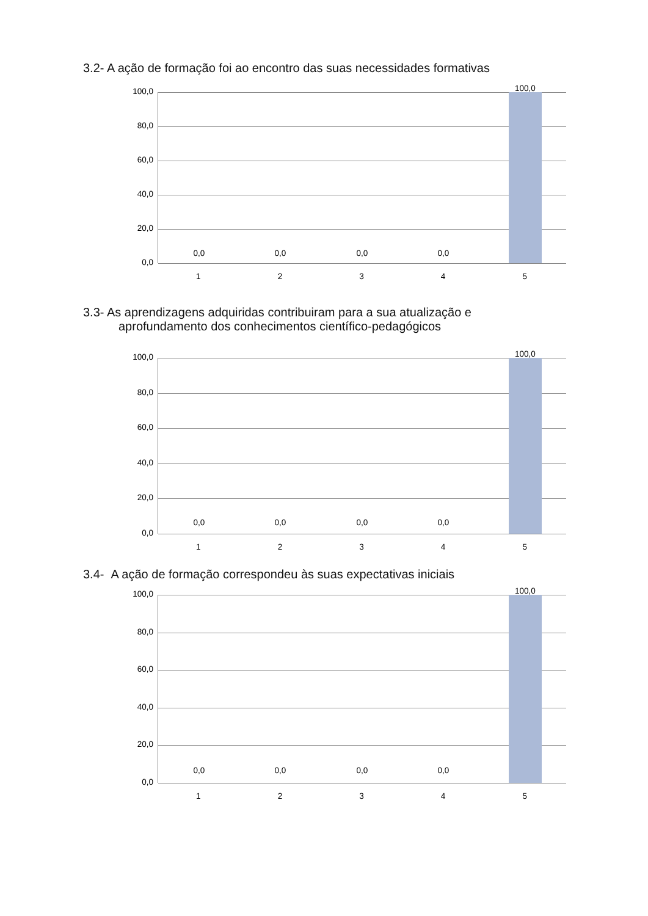3.2- A ação de formação foi ao encontro das suas necessidades formativas
100,0
80,0
60,0
40,0
20,0
0,0
0,0 0,0 0,0 0,0
100,0
1 2 3 4 5
3.3- As aprendizagens adquiridas contribuiram para a sua atualização e
aprofundamento dos conhecimentos científico-pedagógicos
100,0
80,0
60,0
40,0
20,0
0,0
0,0 0,0 0,0 0,0
100,0
1 2 3 4 5
3.4- A ação de formação correspondeu às suas expectativas iniciais
100,0
80,0
60,0
40,0
20,0
0,0
0,0 0,0 0,0 0,0
100,0
1 2 3 4 5